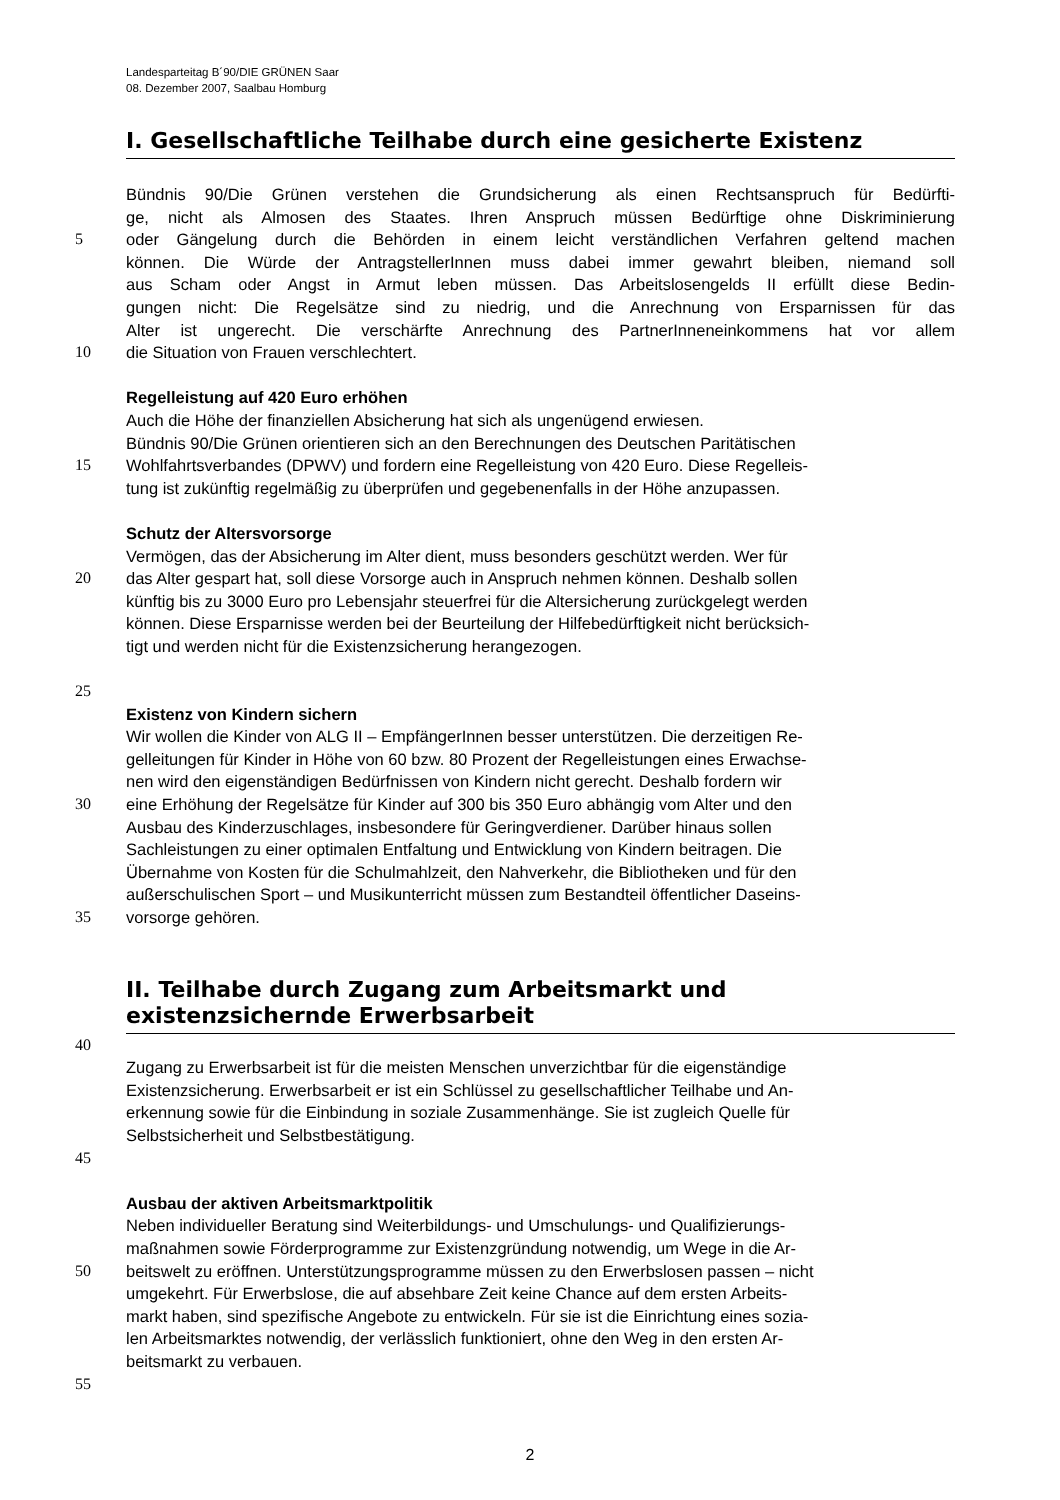Landesparteitag B´90/DIE GRÜNEN Saar
08. Dezember 2007, Saalbau Homburg
I. Gesellschaftliche Teilhabe durch eine gesicherte Existenz
Bündnis 90/Die Grünen verstehen die Grundsicherung als einen Rechtsanspruch für Bedürfti-
ge, nicht als Almosen des Staates. Ihren Anspruch müssen Bedürftige ohne Diskriminierung
5 oder Gängelung durch die Behörden in einem leicht verständlichen Verfahren geltend machen
können. Die Würde der AntragstellerInnen muss dabei immer gewahrt bleiben, niemand soll
aus Scham oder Angst in Armut leben müssen. Das Arbeitslosengelds II erfüllt diese Bedin-
gungen nicht: Die Regelsätze sind zu niedrig, und die Anrechnung von Ersparnissen für das
Alter ist ungerecht. Die verschärfte Anrechnung des PartnerInneneinkommens hat vor allem
10 die Situation von Frauen verschlechtert.
Regelleistung auf 420 Euro erhöhen
Auch die Höhe der finanziellen Absicherung hat sich als ungenügend erwiesen.
Bündnis 90/Die Grünen orientieren sich an den Berechnungen des Deutschen Paritätischen
15 Wohlfahrtsverbandes (DPWV) und fordern eine Regelleistung von 420 Euro. Diese Regelleis-
tung ist zukünftig regelmäßig zu überprüfen und gegebenenfalls in der Höhe anzupassen.
Schutz der Altersvorsorge
Vermögen, das der Absicherung im Alter dient, muss besonders geschützt werden. Wer für
20 das Alter gespart hat, soll diese Vorsorge auch in Anspruch nehmen können. Deshalb sollen
künftig bis zu 3000 Euro pro Lebensjahr steuerfrei für die Altersicherung zurückgelegt werden
können. Diese Ersparnisse werden bei der Beurteilung der Hilfebedürftigkeit nicht berücksich-
tigt und werden nicht für die Existenzsicherung herangezogen.
25
Existenz von Kindern sichern
Wir wollen die Kinder von ALG II – EmpfängerInnen besser unterstützen. Die derzeitigen Re-
gelleitungen für Kinder in Höhe von 60 bzw. 80 Prozent der Regelleistungen eines Erwachse-
nen wird den eigenständigen Bedürfnissen von Kindern nicht gerecht. Deshalb fordern wir
30 eine Erhöhung der Regelsätze für Kinder auf 300 bis 350 Euro abhängig vom Alter und den
Ausbau des Kinderzuschlages, insbesondere für Geringverdiener. Darüber hinaus sollen
Sachleistungen zu einer optimalen Entfaltung und Entwicklung von Kindern beitragen. Die
Übernahme von Kosten für die Schulmahlzeit, den Nahverkehr, die Bibliotheken und für den
außerschulischen Sport – und Musikunterricht müssen zum Bestandteil öffentlicher Daseins-
35 vorsorge gehören.
II. Teilhabe durch Zugang zum Arbeitsmarkt und
existenzsichernde Erwerbsarbeit
40
Zugang zu Erwerbsarbeit ist für die meisten Menschen unverzichtbar für die eigenständige
Existenzsicherung. Erwerbsarbeit er ist ein Schlüssel zu gesellschaftlicher Teilhabe und An-
erkennung sowie für die Einbindung in soziale Zusammenhänge. Sie ist zugleich Quelle für
Selbstsicherheit und Selbstbestätigung.
45
Ausbau der aktiven Arbeitsmarktpolitik
Neben individueller Beratung sind Weiterbildungs- und Umschulungs- und Qualifizierungs-
maßnahmen sowie Förderprogramme zur Existenzgründung notwendig, um Wege in die Ar-
50 beitswelt zu eröffnen. Unterstützungsprogramme müssen zu den Erwerbslosen passen – nicht
umgekehrt. Für Erwerbslose, die auf absehbare Zeit keine Chance auf dem ersten Arbeits-
markt haben, sind spezifische Angebote zu entwickeln. Für sie ist die Einrichtung eines sozia-
len Arbeitsmarktes notwendig, der verlässlich funktioniert, ohne den Weg in den ersten Ar-
beitsmarkt zu verbauen.
55
2